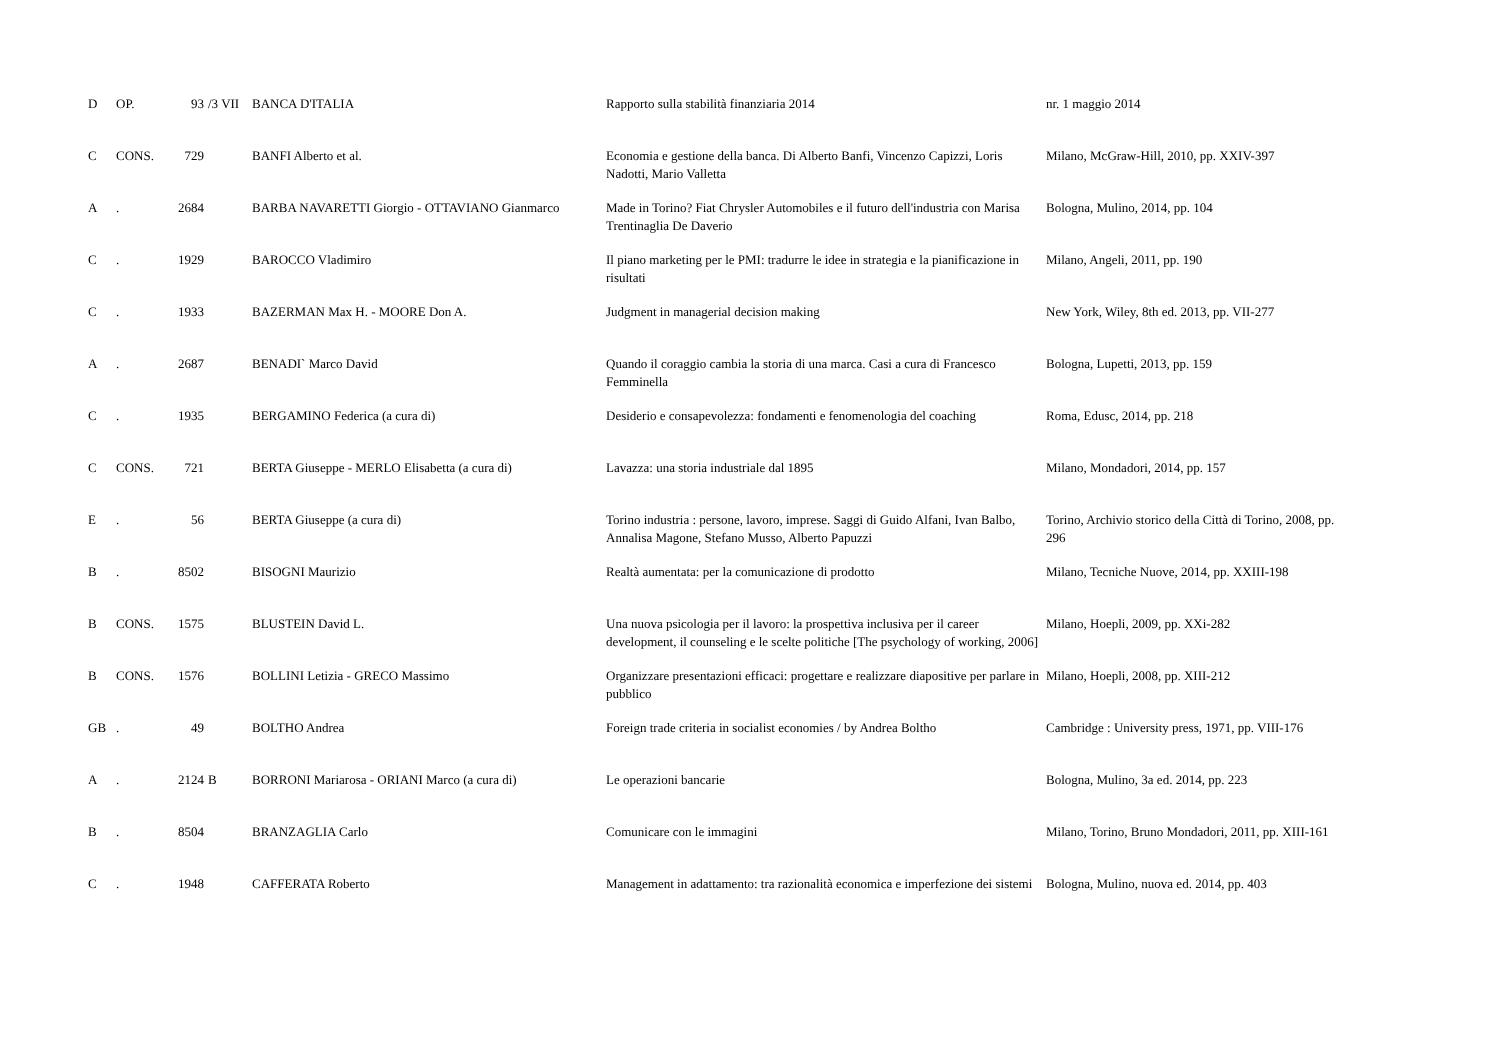| D | OP. | 93 | /3 VII | BANCA D'ITALIA | Rapporto sulla stabilità finanziaria 2014 | nr. 1 maggio 2014 |
| C | CONS. | 729 | | BANFI Alberto et al. | Economia e gestione della banca. Di Alberto Banfi, Vincenzo Capizzi, Loris Nadotti, Mario Valletta | Milano, McGraw-Hill, 2010, pp. XXIV-397 |
| A | . | 2684 | | BARBA NAVARETTI Giorgio - OTTAVIANO Gianmarco | Made in Torino? Fiat Chrysler Automobiles e il futuro dell'industria con Marisa Trentinaglia De Daverio | Bologna, Mulino, 2014, pp. 104 |
| C | . | 1929 | | BAROCCO Vladimiro | Il piano marketing per le PMI: tradurre le idee in strategia e la pianificazione in risultati | Milano, Angeli, 2011, pp. 190 |
| C | . | 1933 | | BAZERMAN Max H. - MOORE Don A. | Judgment in managerial decision making | New York, Wiley, 8th ed. 2013, pp. VII-277 |
| A | . | 2687 | | BENADI` Marco David | Quando il coraggio cambia la storia di una marca. Casi a cura di Francesco Femminella | Bologna, Lupetti, 2013, pp. 159 |
| C | . | 1935 | | BERGAMINO Federica (a cura di) | Desiderio e consapevolezza: fondamenti e fenomenologia del coaching | Roma, Edusc, 2014, pp. 218 |
| C | CONS. | 721 | | BERTA Giuseppe - MERLO Elisabetta (a cura di) | Lavazza: una storia industriale dal 1895 | Milano, Mondadori, 2014, pp. 157 |
| E | . | 56 | | BERTA Giuseppe (a cura di) | Torino industria : persone, lavoro, imprese. Saggi di Guido Alfani, Ivan Balbo, Annalisa Magone, Stefano Musso, Alberto Papuzzi | Torino, Archivio storico della Città di Torino, 2008, pp. 296 |
| B | . | 8502 | | BISOGNI Maurizio | Realtà aumentata: per la comunicazione di prodotto | Milano, Tecniche Nuove, 2014, pp. XXIII-198 |
| B | CONS. | 1575 | | BLUSTEIN David L. | Una nuova psicologia per il lavoro: la prospettiva inclusiva per il career development, il counseling e le scelte politiche [The psychology of working, 2006] | Milano, Hoepli, 2009, pp. XXi-282 |
| B | CONS. | 1576 | | BOLLINI Letizia - GRECO Massimo | Organizzare presentazioni efficaci: progettare e realizzare diapositive per parlare in pubblico | Milano, Hoepli, 2008, pp. XIII-212 |
| GB | . | 49 | | BOLTHO Andrea | Foreign trade criteria in socialist economies / by Andrea Boltho | Cambridge : University press, 1971, pp. VIII-176 |
| A | . | 2124 | B | BORRONI Mariarosa - ORIANI Marco (a cura di) | Le operazioni bancarie | Bologna, Mulino, 3a ed. 2014, pp. 223 |
| B | . | 8504 | | BRANZAGLIA Carlo | Comunicare con le immagini | Milano, Torino, Bruno Mondadori, 2011, pp. XIII-161 |
| C | . | 1948 | | CAFFERATA Roberto | Management in adattamento: tra razionalità economica e imperfezione dei sistemi | Bologna, Mulino, nuova ed. 2014, pp. 403 |